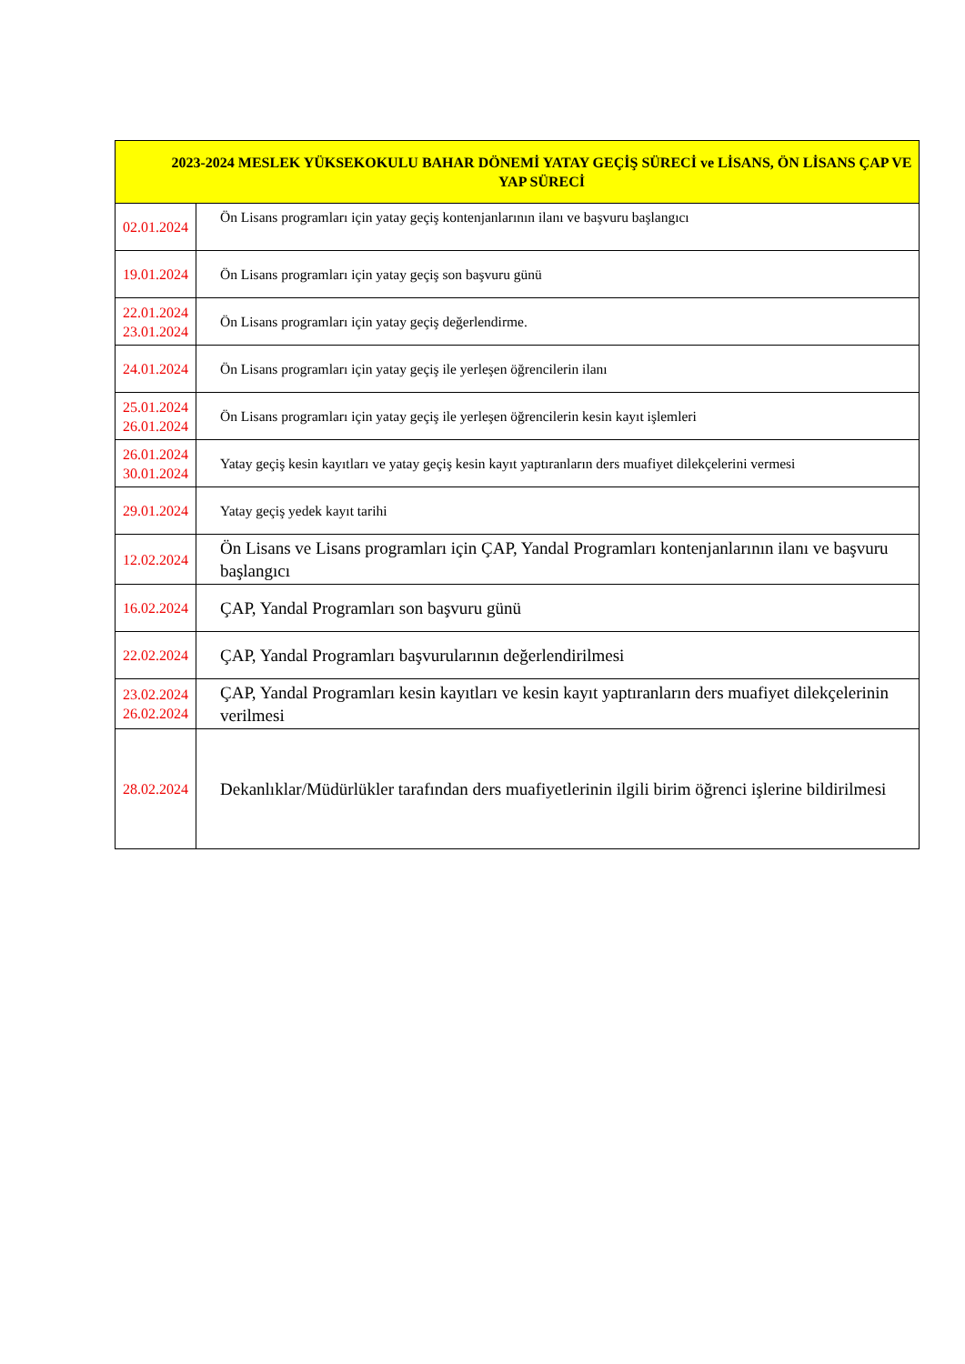| 2023-2024 MESLEK YÜKSEKOKULU BAHAR DÖNEMİ YATAY GEÇİŞ SÜRECİ ve LİSANS, ÖN LİSANS ÇAP VE YAP SÜRECİ | |
| --- | --- |
| 02.01.2024 | Ön Lisans programları için yatay geçiş kontenjanlarının ilanı ve başvuru başlangıcı |
| 19.01.2024 | Ön Lisans programları için yatay geçiş son başvuru günü |
| 22.01.2024 23.01.2024 | Ön Lisans programları için yatay geçiş değerlendirme. |
| 24.01.2024 | Ön Lisans programları için yatay geçiş ile yerleşen öğrencilerin ilanı |
| 25.01.2024 26.01.2024 | Ön Lisans programları için yatay geçiş ile yerleşen öğrencilerin kesin kayıt işlemleri |
| 26.01.2024 30.01.2024 | Yatay geçiş kesin kayıtları ve yatay geçiş kesin kayıt yaptıranların ders muafiyet dilekçelerini vermesi |
| 29.01.2024 | Yatay geçiş yedek kayıt tarihi |
| 12.02.2024 | Ön Lisans ve Lisans programları için ÇAP, Yandal Programları kontenjanlarının ilanı ve başvuru başlangıcı |
| 16.02.2024 | ÇAP, Yandal Programları son başvuru günü |
| 22.02.2024 | ÇAP, Yandal Programları başvurularının değerlendirilmesi |
| 23.02.2024 26.02.2024 | ÇAP, Yandal Programları kesin kayıtları ve kesin kayıt yaptıranların ders muafiyet dilekçelerinin verilmesi |
| 28.02.2024 | Dekanlıklar/Müdürlükler tarafından ders muafiyetlerinin ilgili birim öğrenci işlerine bildirilmesi |